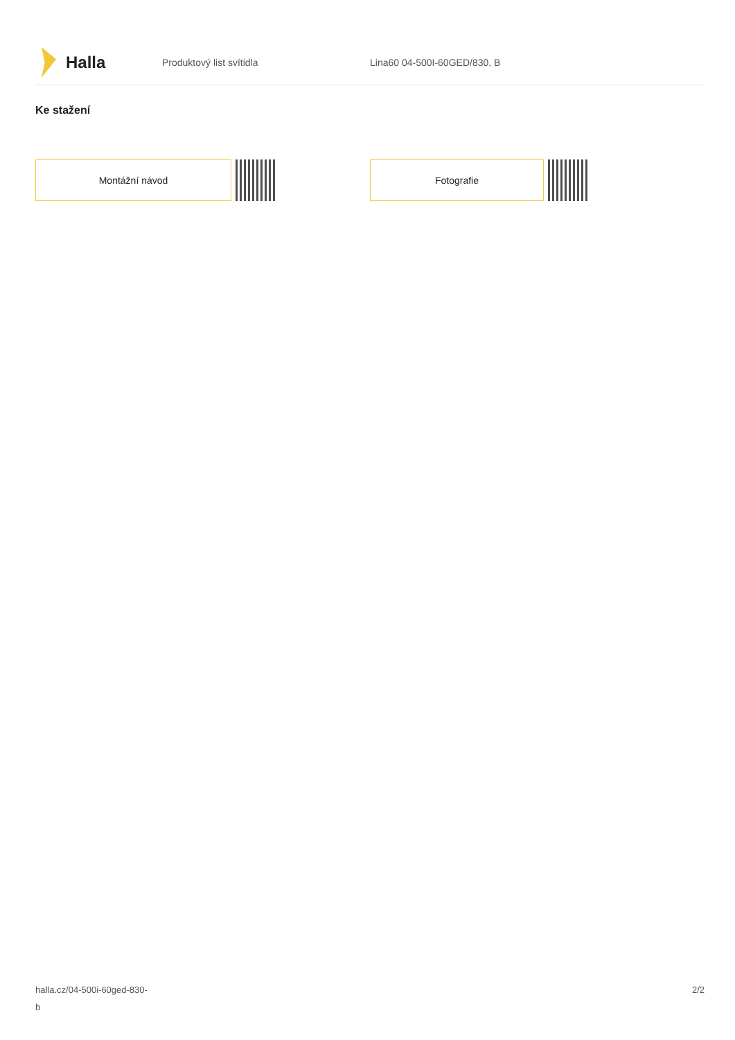Halla
Produktový list svítidla Lina60 04-500I-60GED/830, B
Ke stažení
Montážní návod Fotografie
halla.cz/04-500i-60ged-830-
b
2/2